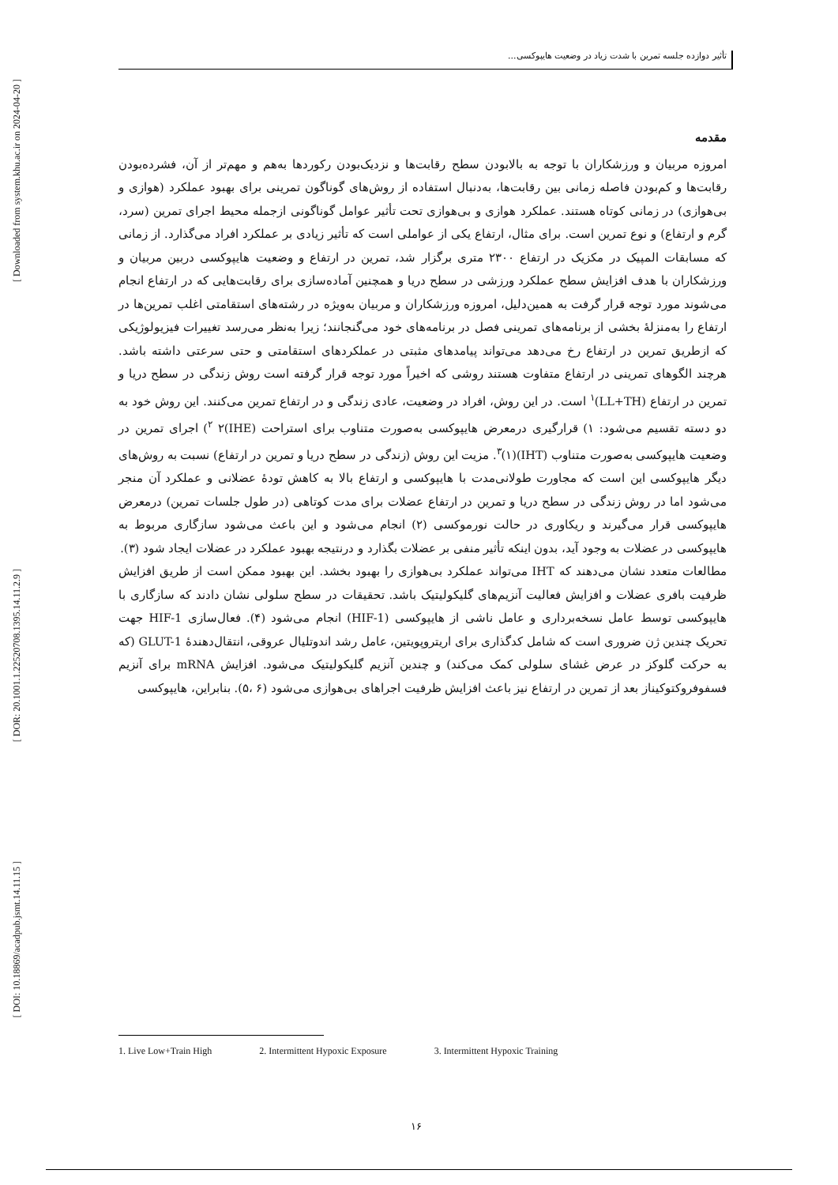تأثیر دوازده جلسه تمرین با شدت زیاد در وضعیت هایپوکسی...
[ Downloaded from system.khu.ac.ir on 2024-04-20 ]
[ DOR: 20.1001.1.22520708.1395.14.11.2.9 ]
[ DOI: 10.18869/acadpub.jsmt.14.11.15 ]
مقدمه
امروزه مربیان و ورزشکاران با توجه به بالابودن سطح رقابت‌ها و نزدیک‌بودن رکوردها به‌هم و مهم‌تر از آن، فشرده‌بودن رقابت‌ها و کم‌بودن فاصله زمانی بین رقابت‌ها، به‌دنبال استفاده از روش‌های گوناگون تمرینی برای بهبود عملکرد (هوازی و بی‌هوازی) در زمانی کوتاه هستند. عملکرد هوازی و بی‌هوازی تحت تأثیر عوامل گوناگونی ازجمله محیط اجرای تمرین (سرد، گرم و ارتفاع) و نوع تمرین است. برای مثال، ارتفاع یکی از عواملی است که تأثیر زیادی بر عملکرد افراد می‌گذارد. از زمانی که مسابقات المپیک در مکزیک در ارتفاع ۲۳۰۰ متری برگزار شد، تمرین در ارتفاع و وضعیت هایپوکسی دربین مربیان و ورزشکاران با هدف افزایش سطح عملکرد ورزشی در سطح دریا و همچنین آماده‌سازی برای رقابت‌هایی که در ارتفاع انجام می‌شوند مورد توجه قرار گرفت به همین‌دلیل، امروزه ورزشکاران و مربیان به‌ویژه در رشته‌های استقامتی اغلب تمرین‌ها در ارتفاع را به‌منزلۀ بخشی از برنامه‌های تمرینی فصل در برنامه‌های خود می‌گنجانند؛ زیرا به‌نظر می‌رسد تغییرات فیزیولوژیکی که ازطریق تمرین در ارتفاع رخ می‌دهد می‌تواند پیامدهای مثبتی در عملکردهای استقامتی و حتی سرعتی داشته باشد. هرچند الگوهای تمرینی در ارتفاع متفاوت هستند روشی که اخیراً مورد توجه قرار گرفته است روش زندگی در سطح دریا و تمرین در ارتفاع (LL+TH)<sup>۱</sup> است. در این روش، افراد در وضعیت، عادی زندگی و در ارتفاع تمرین می‌کنند. این روش خود به دو دسته تقسیم می‌شود: ۱) قرارگیری درمعرض هایپوکسی به‌صورت متناوب برای استراحت (IHE)<sup>۲</sup> ۲) اجرای تمرین در وضعیت هایپوکسی به‌صورت متناوب (IHT)<sup>۳</sup>(۱). مزیت این روش (زندگی در سطح دریا و تمرین در ارتفاع) نسبت به روش‌های دیگر هایپوکسی این است که مجاورت طولانی‌مدت با هایپوکسی و ارتفاع بالا به کاهش تودۀ عضلانی و عملکرد آن منجر می‌شود اما در روش زندگی در سطح دریا و تمرین در ارتفاع عضلات برای مدت کوتاهی (در طول جلسات تمرین) درمعرض هایپوکسی قرار می‌گیرند و ریکاوری در حالت نورموکسی (۲) انجام می‌شود و این باعث می‌شود سازگاری مربوط به هایپوکسی در عضلات به وجود آید، بدون اینکه تأثیر منفی بر عضلات بگذارد و درنتیجه بهبود عملکرد در عضلات ایجاد شود (۳).
مطالعات متعدد نشان می‌دهند که IHT می‌تواند عملکرد بی‌هوازی را بهبود بخشد. این بهبود ممکن است از طریق افزایش ظرفیت بافری عضلات و افزایش فعالیت آنزیم‌های گلیکولیتیک باشد. تحقیقات در سطح سلولی نشان دادند که سازگاری با هایپوکسی توسط عامل نسخه‌برداری و عامل ناشی از هایپوکسی (HIF-1) انجام می‌شود (۴). فعال‌سازی HIF-1 جهت تحریک چندین ژن ضروری است که شامل کدگذاری برای اریتروپویتین، عامل رشد اندوتلیال عروقی، انتقال‌دهندۀ GLUT-1 (که به حرکت گلوکز در عرض غشای سلولی کمک می‌کند) و چندین آنزیم گلیکولیتیک می‌شود. افزایش mRNA برای آنزیم فسفوفروکتوکیناز بعد از تمرین در ارتفاع نیز باعث افزایش ظرفیت اجراهای بی‌هوازی می‌شود (۶ ،۵). بنابراین، هایپوکسی
1. Live Low+Train High 2. Intermittent Hypoxic Exposure 3. Intermittent Hypoxic Training
۱۶